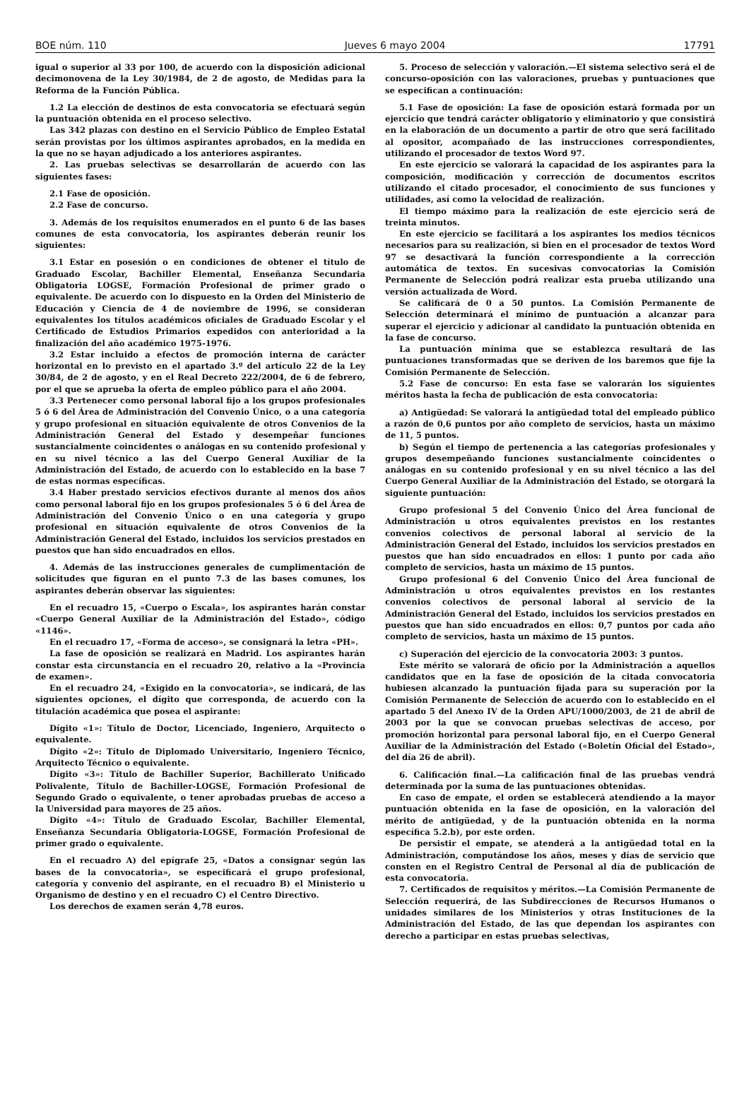BOE núm. 110 Jueves 6 mayo 2004 17791
igual o superior al 33 por 100, de acuerdo con la disposición adicional decimonovena de la Ley 30/1984, de 2 de agosto, de Medidas para la Reforma de la Función Pública.
1.2 La elección de destinos de esta convocatoria se efectuará según la puntuación obtenida en el proceso selectivo.
Las 342 plazas con destino en el Servicio Público de Empleo Estatal serán provistas por los últimos aspirantes aprobados, en la medida en la que no se hayan adjudicado a los anteriores aspirantes.
2. Las pruebas selectivas se desarrollarán de acuerdo con las siguientes fases:
2.1 Fase de oposición.
2.2 Fase de concurso.
3. Además de los requisitos enumerados en el punto 6 de las bases comunes de esta convocatoria, los aspirantes deberán reunir los siguientes:
3.1 Estar en posesión o en condiciones de obtener el título de Graduado Escolar, Bachiller Elemental, Enseñanza Secundaria Obligatoria LOGSE, Formación Profesional de primer grado o equivalente. De acuerdo con lo dispuesto en la Orden del Ministerio de Educación y Ciencia de 4 de noviembre de 1996, se consideran equivalentes los títulos académicos oficiales de Graduado Escolar y el Certificado de Estudios Primarios expedidos con anterioridad a la finalización del año académico 1975-1976.
3.2 Estar incluido a efectos de promoción interna de carácter horizontal en lo previsto en el apartado 3.º del artículo 22 de la Ley 30/84, de 2 de agosto, y en el Real Decreto 222/2004, de 6 de febrero, por el que se aprueba la oferta de empleo público para el año 2004.
3.3 Pertenecer como personal laboral fijo a los grupos profesionales 5 ó 6 del Área de Administración del Convenio Único, o a una categoría y grupo profesional en situación equivalente de otros Convenios de la Administración General del Estado y desempeñar funciones sustancialmente coincidentes o análogas en su contenido profesional y en su nivel técnico a las del Cuerpo General Auxiliar de la Administración del Estado, de acuerdo con lo establecido en la base 7 de estas normas específicas.
3.4 Haber prestado servicios efectivos durante al menos dos años como personal laboral fijo en los grupos profesionales 5 ó 6 del Área de Administración del Convenio Único o en una categoría y grupo profesional en situación equivalente de otros Convenios de la Administración General del Estado, incluidos los servicios prestados en puestos que han sido encuadrados en ellos.
4. Además de las instrucciones generales de cumplimentación de solicitudes que figuran en el punto 7.3 de las bases comunes, los aspirantes deberán observar las siguientes:
En el recuadro 15, «Cuerpo o Escala», los aspirantes harán constar «Cuerpo General Auxiliar de la Administración del Estado», código «1146».
En el recuadro 17, «Forma de acceso», se consignará la letra «PH».
La fase de oposición se realizará en Madrid. Los aspirantes harán constar esta circunstancia en el recuadro 20, relativo a la «Provincia de examen».
En el recuadro 24, «Exigido en la convocatoria», se indicará, de las siguientes opciones, el dígito que corresponda, de acuerdo con la titulación académica que posea el aspirante:
Dígito «1»: Título de Doctor, Licenciado, Ingeniero, Arquitecto o equivalente.
Dígito «2»: Título de Diplomado Universitario, Ingeniero Técnico, Arquitecto Técnico o equivalente.
Dígito «3»: Título de Bachiller Superior, Bachillerato Unificado Polivalente, Título de Bachiller-LOGSE, Formación Profesional de Segundo Grado o equivalente, o tener aprobadas pruebas de acceso a la Universidad para mayores de 25 años.
Dígito «4»: Título de Graduado Escolar, Bachiller Elemental, Enseñanza Secundaria Obligatoria-LOGSE, Formación Profesional de primer grado o equivalente.
En el recuadro A) del epígrafe 25, «Datos a consignar según las bases de la convocatoria», se especificará el grupo profesional, categoría y convenio del aspirante, en el recuadro B) el Ministerio u Organismo de destino y en el recuadro C) el Centro Directivo.
Los derechos de examen serán 4,78 euros.
5. Proceso de selección y valoración.—El sistema selectivo será el de concurso-oposición con las valoraciones, pruebas y puntuaciones que se especifican a continuación:
5.1 Fase de oposición: La fase de oposición estará formada por un ejercicio que tendrá carácter obligatorio y eliminatorio y que consistirá en la elaboración de un documento a partir de otro que será facilitado al opositor, acompañado de las instrucciones correspondientes, utilizando el procesador de textos Word 97.
En este ejercicio se valorará la capacidad de los aspirantes para la composición, modificación y corrección de documentos escritos utilizando el citado procesador, el conocimiento de sus funciones y utilidades, así como la velocidad de realización.
El tiempo máximo para la realización de este ejercicio será de treinta minutos.
En este ejercicio se facilitará a los aspirantes los medios técnicos necesarios para su realización, si bien en el procesador de textos Word 97 se desactivará la función correspondiente a la corrección automática de textos. En sucesivas convocatorias la Comisión Permanente de Selección podrá realizar esta prueba utilizando una versión actualizada de Word.
Se calificará de 0 a 50 puntos. La Comisión Permanente de Selección determinará el mínimo de puntuación a alcanzar para superar el ejercicio y adicionar al candidato la puntuación obtenida en la fase de concurso.
La puntuación mínima que se establezca resultará de las puntuaciones transformadas que se deriven de los baremos que fije la Comisión Permanente de Selección.
5.2 Fase de concurso: En esta fase se valorarán los siguientes méritos hasta la fecha de publicación de esta convocatoria:
a) Antigüedad: Se valorará la antigüedad total del empleado público a razón de 0,6 puntos por año completo de servicios, hasta un máximo de 11, 5 puntos.
b) Según el tiempo de pertenencia a las categorías profesionales y grupos desempeñando funciones sustancialmente coincidentes o análogas en su contenido profesional y en su nivel técnico a las del Cuerpo General Auxiliar de la Administración del Estado, se otorgará la siguiente puntuación:
Grupo profesional 5 del Convenio Único del Área funcional de Administración u otros equivalentes previstos en los restantes convenios colectivos de personal laboral al servicio de la Administración General del Estado, incluidos los servicios prestados en puestos que han sido encuadrados en ellos: 1 punto por cada año completo de servicios, hasta un máximo de 15 puntos.
Grupo profesional 6 del Convenio Único del Área funcional de Administración u otros equivalentes previstos en los restantes convenios colectivos de personal laboral al servicio de la Administración General del Estado, incluidos los servicios prestados en puestos que han sido encuadrados en ellos: 0,7 puntos por cada año completo de servicios, hasta un máximo de 15 puntos.
c) Superación del ejercicio de la convocatoria 2003: 3 puntos.
Este mérito se valorará de oficio por la Administración a aquellos candidatos que en la fase de oposición de la citada convocatoria hubiesen alcanzado la puntuación fijada para su superación por la Comisión Permanente de Selección de acuerdo con lo establecido en el apartado 5 del Anexo IV de la Orden APU/1000/2003, de 21 de abril de 2003 por la que se convocan pruebas selectivas de acceso, por promoción horizontal para personal laboral fijo, en el Cuerpo General Auxiliar de la Administración del Estado («Boletín Oficial del Estado», del día 26 de abril).
6. Calificación final.—La calificación final de las pruebas vendrá determinada por la suma de las puntuaciones obtenidas.
En caso de empate, el orden se establecerá atendiendo a la mayor puntuación obtenida en la fase de oposición, en la valoración del mérito de antigüedad, y de la puntuación obtenida en la norma específica 5.2.b), por este orden.
De persistir el empate, se atenderá a la antigüedad total en la Administración, computándose los años, meses y días de servicio que consten en el Registro Central de Personal al día de publicación de esta convocatoria.
7. Certificados de requisitos y méritos.—La Comisión Permanente de Selección requerirá, de las Subdirecciones de Recursos Humanos o unidades similares de los Ministerios y otras Instituciones de la Administración del Estado, de las que dependan los aspirantes con derecho a participar en estas pruebas selectivas,